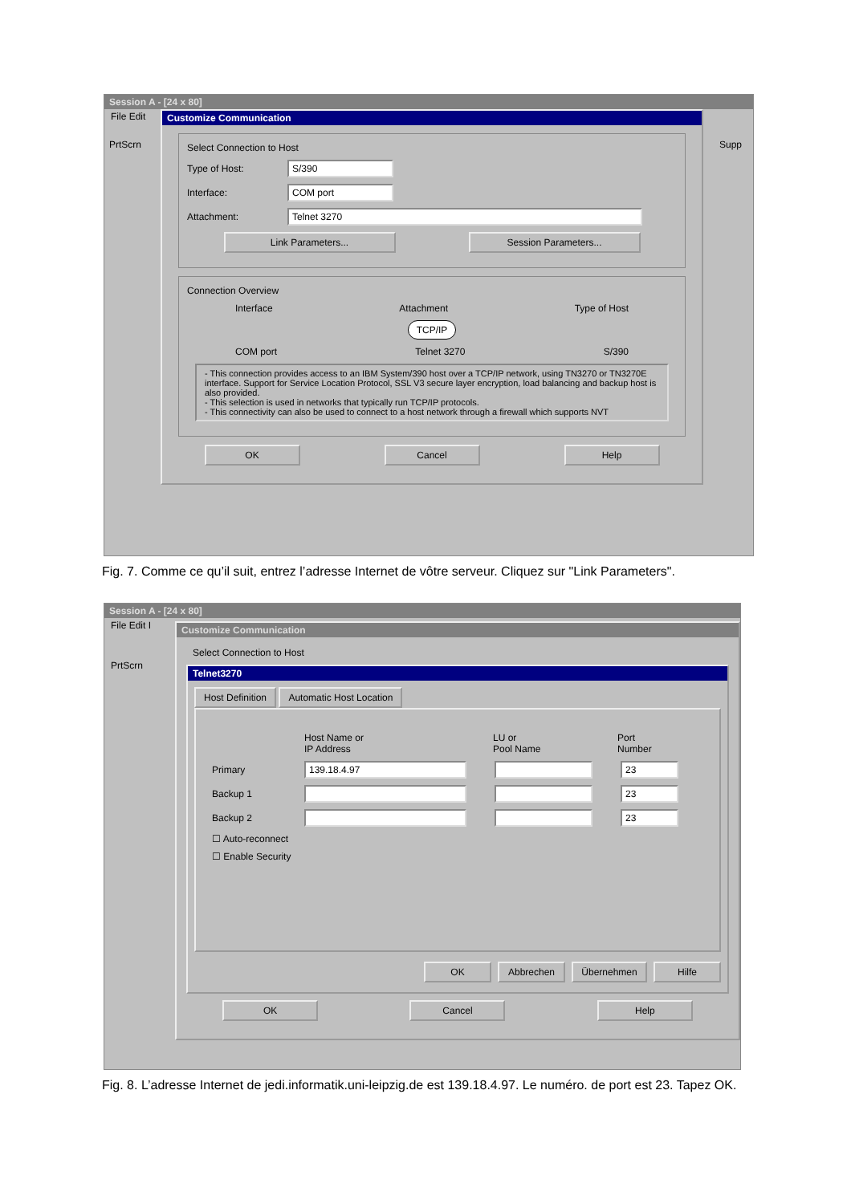Session A - [24 x 80]
File Edit
Customize Communication
Select Connection to Host
Type of Host: S/390
Interface: COM port
Attachment: Telnet 3270
Link Parameters... Session Parameters...
Connection Overview
Interface Attachment Type of Host
TCP/IP
COM port Telnet 3270 S/390
- This connection provides access to an IBM System/390 host over a TCP/IP network, using TN3270 or TN3270E interface. Support for Service Location Protocol, SSL V3 secure layer encryption, load balancing and backup host is also provided.
- This selection is used in networks that typically run TCP/IP protocols.
- This connectivity can also be used to connect to a host network through a firewall which supports NVT
OK Cancel Help
PrtScrn Supp
Fig. 7. Comme ce qu’il suit, entrez l’adresse Internet de vôtre serveur. Cliquez sur "Link Parameters".
Session A - [24 x 80]
File Edit I
PrtScrn
Customize Communication
Select Connection to Host
Telnet3270
Host Definition Automatic Host Location
Host Name or
IP Address LU or
Pool Name Port
Number
Primary 139.18.4.97 23
Backup 1 23
Backup 2 23
☐ Auto-reconnect
☐ Enable Security
OK Abbrechen Übernehmen Hilfe
OK Cancel Help
Fig. 8. L’adresse Internet de jedi.informatik.uni-leipzig.de est 139.18.4.97. Le numéro. de port est 23. Tapez OK.